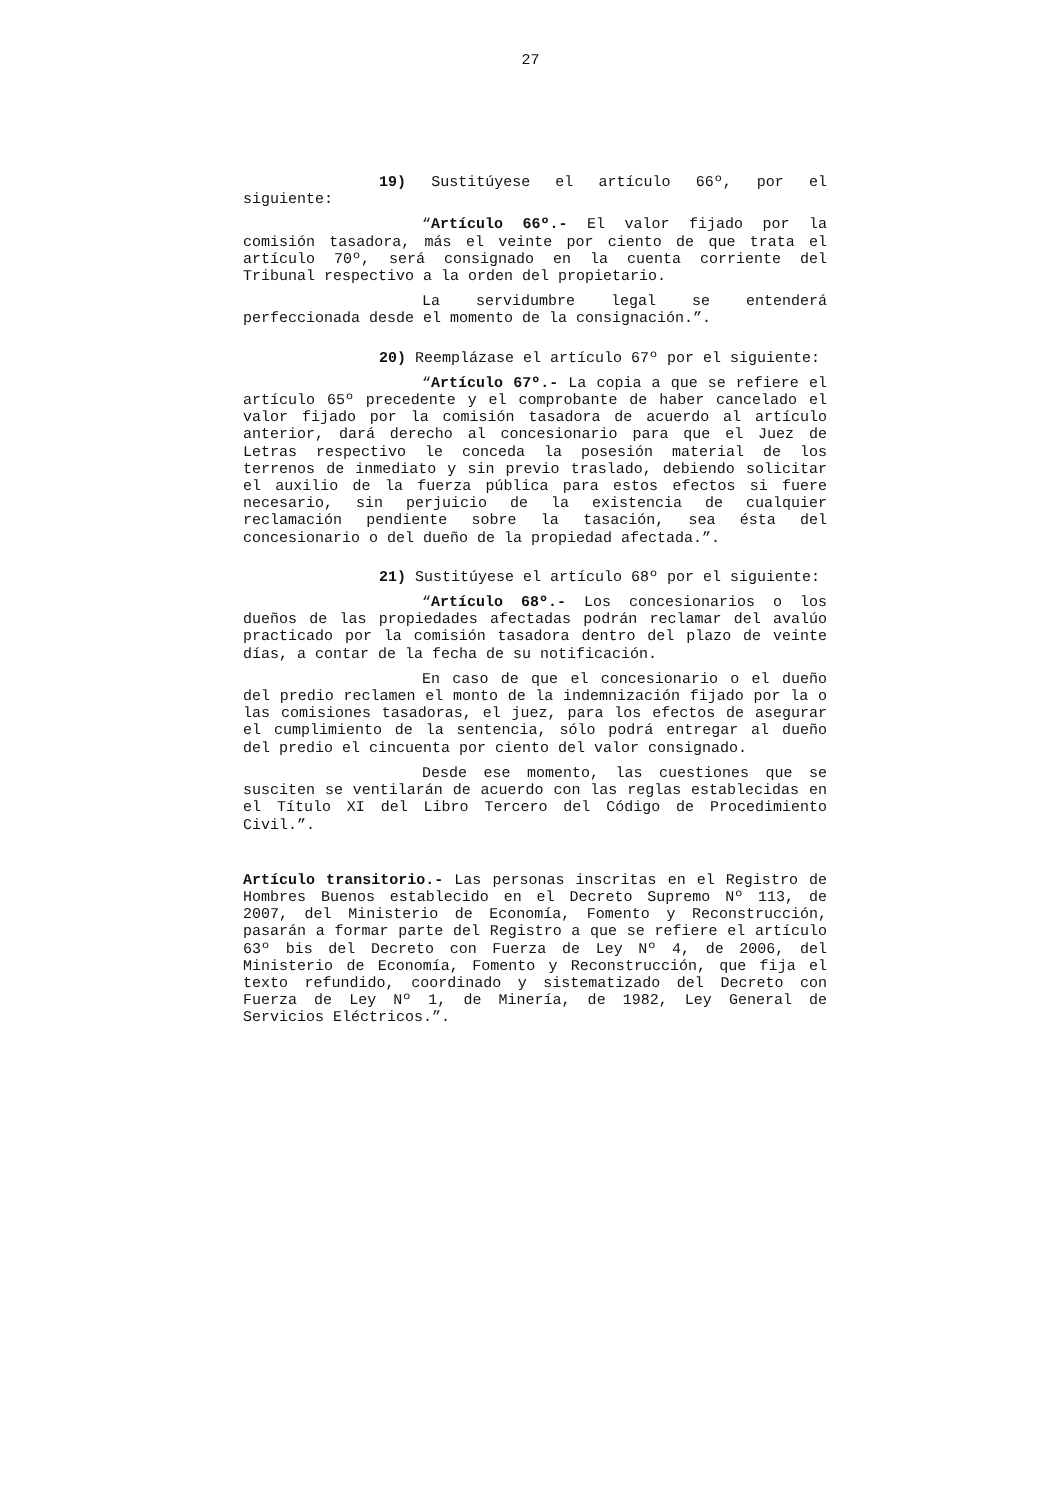27
19) Sustitúyese el artículo 66º, por el siguiente:
“Artículo 66º.- El valor fijado por la comisión tasadora, más el veinte por ciento de que trata el artículo 70º, será consignado en la cuenta corriente del Tribunal respectivo a la orden del propietario.
La servidumbre legal se entenderá perfeccionada desde el momento de la consignación.”.
20) Reemplázase el artículo 67º por el siguiente:
“Artículo 67º.- La copia a que se refiere el artículo 65º precedente y el comprobante de haber cancelado el valor fijado por la comisión tasadora de acuerdo al artículo anterior, dará derecho al concesionario para que el Juez de Letras respectivo le conceda la posesión material de los terrenos de inmediato y sin previo traslado, debiendo solicitar el auxilio de la fuerza pública para estos efectos si fuere necesario, sin perjuicio de la existencia de cualquier reclamación pendiente sobre la tasación, sea ésta del concesionario o del dueño de la propiedad afectada.”.
21) Sustitúyese el artículo 68º por el siguiente:
“Artículo 68º.- Los concesionarios o los dueños de las propiedades afectadas podrán reclamar del avalúo practicado por la comisión tasadora dentro del plazo de veinte días, a contar de la fecha de su notificación.
En caso de que el concesionario o el dueño del predio reclamen el monto de la indemnización fijado por la o las comisiones tasadoras, el juez, para los efectos de asegurar el cumplimiento de la sentencia, sólo podrá entregar al dueño del predio el cincuenta por ciento del valor consignado.
Desde ese momento, las cuestiones que se susciten se ventilarán de acuerdo con las reglas establecidas en el Título XI del Libro Tercero del Código de Procedimiento Civil.”.
Artículo transitorio.- Las personas inscritas en el Registro de Hombres Buenos establecido en el Decreto Supremo Nº 113, de 2007, del Ministerio de Economía, Fomento y Reconstrucción, pasarán a formar parte del Registro a que se refiere el artículo 63º bis del Decreto con Fuerza de Ley Nº 4, de 2006, del Ministerio de Economía, Fomento y Reconstrucción, que fija el texto refundido, coordinado y sistematizado del Decreto con Fuerza de Ley Nº 1, de Minería, de 1982, Ley General de Servicios Eléctricos.”.